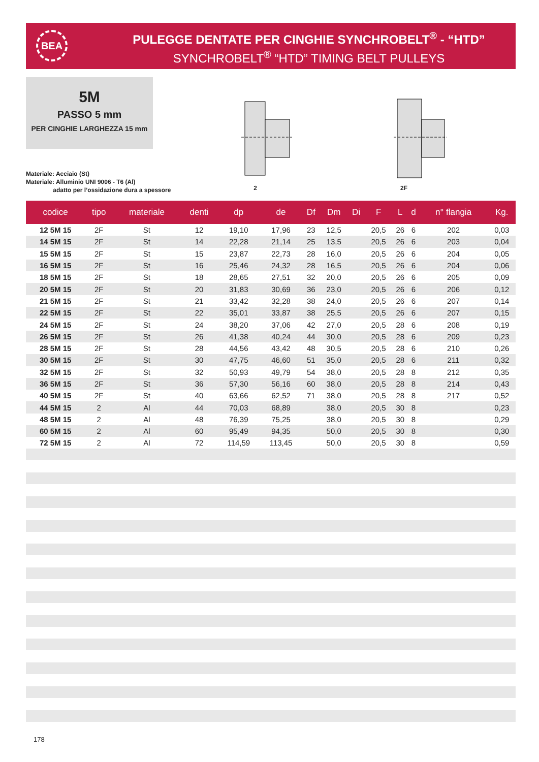BEA
PULEGGE DENTATE PER CINGHIE SYNCHROBELT<sup>®</sup> - “HTD”
SYNCHROBELT<sup>®</sup> “HTD” TIMING BELT PULLEYS
5M
PASSO 5 mm
PER CINGHIE LARGHEZZA 15 mm
Materiale: Acciaio (St)
Materiale: Alluminio UNI 9006 - T6 (Al)
adatto per l’ossidazione dura a spessore
2 2F
| codice | tipo | materiale | denti | dp | de | Df | Dm | Di | F | L | d | n° flangia | Kg. |
| --- | --- | --- | --- | --- | --- | --- | --- | --- | --- | --- | --- | --- | --- |
| 12 5M 15 | 2F | St | 12 | 19,10 | 17,96 | 23 | 12,5 | | 20,5 | 26 | 6 | 202 | 0,03 |
| 14 5M 15 | 2F | St | 14 | 22,28 | 21,14 | 25 | 13,5 | | 20,5 | 26 | 6 | 203 | 0,04 |
| 15 5M 15 | 2F | St | 15 | 23,87 | 22,73 | 28 | 16,0 | | 20,5 | 26 | 6 | 204 | 0,05 |
| 16 5M 15 | 2F | St | 16 | 25,46 | 24,32 | 28 | 16,5 | | 20,5 | 26 | 6 | 204 | 0,06 |
| 18 5M 15 | 2F | St | 18 | 28,65 | 27,51 | 32 | 20,0 | | 20,5 | 26 | 6 | 205 | 0,09 |
| 20 5M 15 | 2F | St | 20 | 31,83 | 30,69 | 36 | 23,0 | | 20,5 | 26 | 6 | 206 | 0,12 |
| 21 5M 15 | 2F | St | 21 | 33,42 | 32,28 | 38 | 24,0 | | 20,5 | 26 | 6 | 207 | 0,14 |
| 22 5M 15 | 2F | St | 22 | 35,01 | 33,87 | 38 | 25,5 | | 20,5 | 26 | 6 | 207 | 0,15 |
| 24 5M 15 | 2F | St | 24 | 38,20 | 37,06 | 42 | 27,0 | | 20,5 | 28 | 6 | 208 | 0,19 |
| 26 5M 15 | 2F | St | 26 | 41,38 | 40,24 | 44 | 30,0 | | 20,5 | 28 | 6 | 209 | 0,23 |
| 28 5M 15 | 2F | St | 28 | 44,56 | 43,42 | 48 | 30,5 | | 20,5 | 28 | 6 | 210 | 0,26 |
| 30 5M 15 | 2F | St | 30 | 47,75 | 46,60 | 51 | 35,0 | | 20,5 | 28 | 6 | 211 | 0,32 |
| 32 5M 15 | 2F | St | 32 | 50,93 | 49,79 | 54 | 38,0 | | 20,5 | 28 | 8 | 212 | 0,35 |
| 36 5M 15 | 2F | St | 36 | 57,30 | 56,16 | 60 | 38,0 | | 20,5 | 28 | 8 | 214 | 0,43 |
| 40 5M 15 | 2F | St | 40 | 63,66 | 62,52 | 71 | 38,0 | | 20,5 | 28 | 8 | 217 | 0,52 |
| 44 5M 15 | 2 | Al | 44 | 70,03 | 68,89 | | 38,0 | | 20,5 | 30 | 8 | | 0,23 |
| 48 5M 15 | 2 | Al | 48 | 76,39 | 75,25 | | 38,0 | | 20,5 | 30 | 8 | | 0,29 |
| 60 5M 15 | 2 | Al | 60 | 95,49 | 94,35 | | 50,0 | | 20,5 | 30 | 8 | | 0,30 |
| 72 5M 15 | 2 | Al | 72 | 114,59 | 113,45 | | 50,0 | | 20,5 | 30 | 8 | | 0,59 |
178